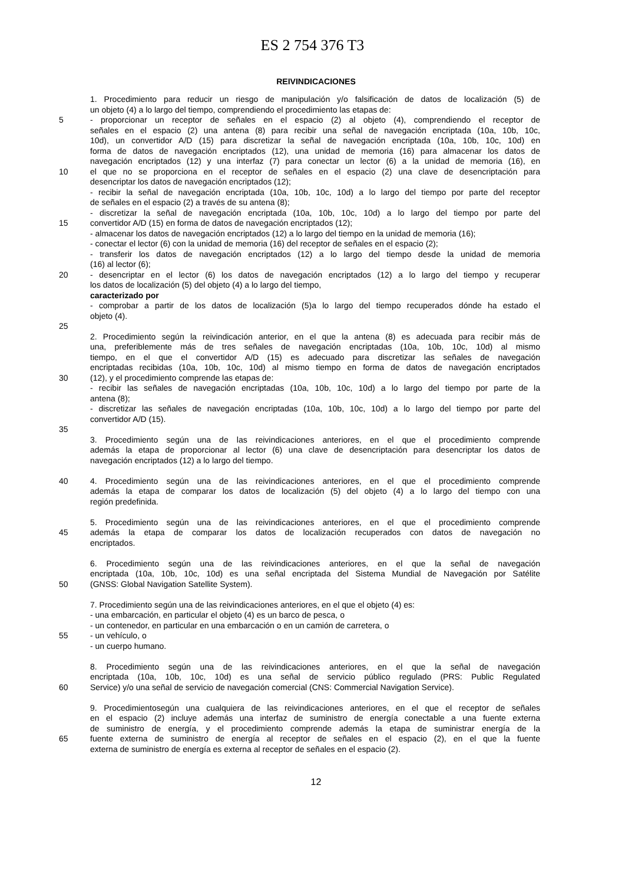ES 2 754 376 T3
REIVINDICACIONES
1. Procedimiento para reducir un riesgo de manipulación y/o falsificación de datos de localización (5) de
un objeto (4) a lo largo del tiempo, comprendiendo el procedimiento las etapas de:
5 - proporcionar un receptor de señales en el espacio (2) al objeto (4), comprendiendo el receptor de
señales en el espacio (2) una antena (8) para recibir una señal de navegación encriptada (10a, 10b, 10c,
10d), un convertidor A/D (15) para discretizar la señal de navegación encriptada (10a, 10b, 10c, 10d) en
forma de datos de navegación encriptados (12), una unidad de memoria (16) para almacenar los datos de
navegación encriptados (12) y una interfaz (7) para conectar un lector (6) a la unidad de memoria (16), en
10 el que no se proporciona en el receptor de señales en el espacio (2) una clave de desencriptación para
desencriptar los datos de navegación encriptados (12);
- recibir la señal de navegación encriptada (10a, 10b, 10c, 10d) a lo largo del tiempo por parte del receptor
de señales en el espacio (2) a través de su antena (8);
- discretizar la señal de navegación encriptada (10a, 10b, 10c, 10d) a lo largo del tiempo por parte del
15 convertidor A/D (15) en forma de datos de navegación encriptados (12);
- almacenar los datos de navegación encriptados (12) a lo largo del tiempo en la unidad de memoria (16);
- conectar el lector (6) con la unidad de memoria (16) del receptor de señales en el espacio (2);
- transferir los datos de navegación encriptados (12) a lo largo del tiempo desde la unidad de memoria
(16) al lector (6);
20 - desencriptar en el lector (6) los datos de navegación encriptados (12) a lo largo del tiempo y recuperar
los datos de localización (5) del objeto (4) a lo largo del tiempo,
caracterizado por
- comprobar a partir de los datos de localización (5)a lo largo del tiempo recuperados dónde ha estado el
objeto (4).
25
2. Procedimiento según la reivindicación anterior, en el que la antena (8) es adecuada para recibir más de
una, preferiblemente más de tres señales de navegación encriptadas (10a, 10b, 10c, 10d) al mismo
tiempo, en el que el convertidor A/D (15) es adecuado para discretizar las señales de navegación
encriptadas recibidas (10a, 10b, 10c, 10d) al mismo tiempo en forma de datos de navegación encriptados
30 (12), y el procedimiento comprende las etapas de:
- recibir las señales de navegación encriptadas (10a, 10b, 10c, 10d) a lo largo del tiempo por parte de la
antena (8);
- discretizar las señales de navegación encriptadas (10a, 10b, 10c, 10d) a lo largo del tiempo por parte del
convertidor A/D (15).
35
3. Procedimiento según una de las reivindicaciones anteriores, en el que el procedimiento comprende
además la etapa de proporcionar al lector (6) una clave de desencriptación para desencriptar los datos de
navegación encriptados (12) a lo largo del tiempo.
40 4. Procedimiento según una de las reivindicaciones anteriores, en el que el procedimiento comprende
además la etapa de comparar los datos de localización (5) del objeto (4) a lo largo del tiempo con una
región predefinida.
5. Procedimiento según una de las reivindicaciones anteriores, en el que el procedimiento comprende
45 además la etapa de comparar los datos de localización recuperados con datos de navegación no
encriptados.
6. Procedimiento según una de las reivindicaciones anteriores, en el que la señal de navegación
encriptada (10a, 10b, 10c, 10d) es una señal encriptada del Sistema Mundial de Navegación por Satélite
50 (GNSS: Global Navigation Satellite System).
7. Procedimiento según una de las reivindicaciones anteriores, en el que el objeto (4) es:
- una embarcación, en particular el objeto (4) es un barco de pesca, o
- un contenedor, en particular en una embarcación o en un camión de carretera, o
55 - un vehículo, o
- un cuerpo humano.
8. Procedimiento según una de las reivindicaciones anteriores, en el que la señal de navegación
encriptada (10a, 10b, 10c, 10d) es una señal de servicio público regulado (PRS: Public Regulated
60 Service) y/o una señal de servicio de navegación comercial (CNS: Commercial Navigation Service).
9. Procedimientosegún una cualquiera de las reivindicaciones anteriores, en el que el receptor de señales
en el espacio (2) incluye además una interfaz de suministro de energía conectable a una fuente externa
de suministro de energía, y el procedimiento comprende además la etapa de suministrar energía de la
65 fuente externa de suministro de energía al receptor de señales en el espacio (2), en el que la fuente
externa de suministro de energía es externa al receptor de señales en el espacio (2).
12